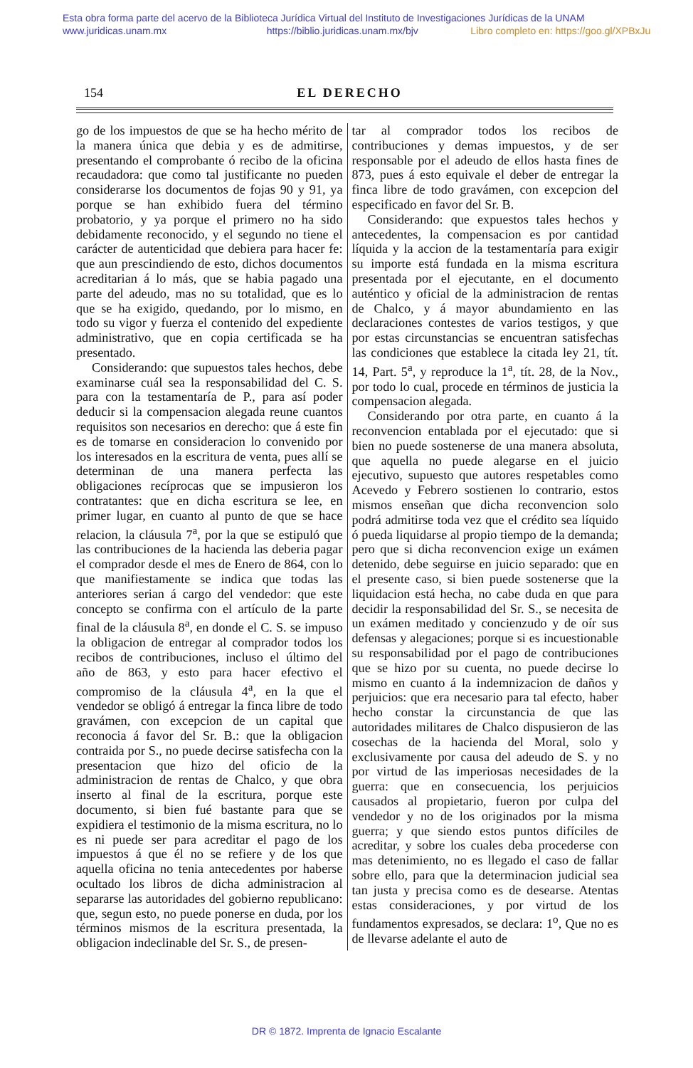Esta obra forma parte del acervo de la Biblioteca Jurídica Virtual del Instituto de Investigaciones Jurídicas de la UNAM
www.juridicas.unam.mx https://biblio.juridicas.unam.mx/bjv Libro completo en: https://goo.gl/XPBxJu
154 EL DERECHO
go de los impuestos de que se ha hecho mérito de la manera única que debia y es de admitirse, presentando el comprobante ó recibo de la oficina recaudadora: que como tal justificante no pueden considerarse los documentos de fojas 90 y 91, ya porque se han exhibido fuera del término probatorio, y ya porque el primero no ha sido debidamente reconocido, y el segundo no tiene el carácter de autenticidad que debiera para hacer fe: que aun prescindiendo de esto, dichos documentos acreditarian á lo más, que se habia pagado una parte del adeudo, mas no su totalidad, que es lo que se ha exigido, quedando, por lo mismo, en todo su vigor y fuerza el contenido del expediente administrativo, que en copia certificada se ha presentado.
Considerando: que supuestos tales hechos, debe examinarse cuál sea la responsabilidad del C. S. para con la testamentaría de P., para así poder deducir si la compensacion alegada reune cuantos requisitos son necesarios en derecho: que á este fin es de tomarse en consideracion lo convenido por los interesados en la escritura de venta, pues allí se determinan de una manera perfecta las obligaciones recíprocas que se impusieron los contratantes: que en dicha escritura se lee, en primer lugar, en cuanto al punto de que se hace relacion, la cláusula 7<sup>a</sup>, por la que se estipuló que las contribuciones de la hacienda las deberia pagar el comprador desde el mes de Enero de 864, con lo que manifiestamente se indica que todas las anteriores serian á cargo del vendedor: que este concepto se confirma con el artículo de la parte final de la cláusula 8<sup>a</sup>, en donde el C. S. se impuso la obligacion de entregar al comprador todos los recibos de contribuciones, incluso el último del año de 863, y esto para hacer efectivo el compromiso de la cláusula 4<sup>a</sup>, en la que el vendedor se obligó á entregar la finca libre de todo gravámen, con excepcion de un capital que reconocia á favor del Sr. B.: que la obligacion contraida por S., no puede decirse satisfecha con la presentacion que hizo del oficio de la administracion de rentas de Chalco, y que obra inserto al final de la escritura, porque este documento, si bien fué bastante para que se expidiera el testimonio de la misma escritura, no lo es ni puede ser para acreditar el pago de los impuestos á que él no se refiere y de los que aquella oficina no tenia antecedentes por haberse ocultado los libros de dicha administracion al separarse las autoridades del gobierno republicano: que, segun esto, no puede ponerse en duda, por los términos mismos de la escritura presentada, la obligacion indeclinable del Sr. S., de presen-
tar al comprador todos los recibos de contribuciones y demas impuestos, y de ser responsable por el adeudo de ellos hasta fines de 873, pues á esto equivale el deber de entregar la finca libre de todo gravámen, con excepcion del especificado en favor del Sr. B.
Considerando: que expuestos tales hechos y antecedentes, la compensacion es por cantidad líquida y la accion de la testamentaría para exigir su importe está fundada en la misma escritura presentada por el ejecutante, en el documento auténtico y oficial de la administracion de rentas de Chalco, y á mayor abundamiento en las declaraciones contestes de varios testigos, y que por estas circunstancias se encuentran satisfechas las condiciones que establece la citada ley 21, tít. 14, Part. 5<sup>a</sup>, y reproduce la 1<sup>a</sup>, tít. 28, de la Nov., por todo lo cual, procede en términos de justicia la compensacion alegada.
Considerando por otra parte, en cuanto á la reconvencion entablada por el ejecutado: que si bien no puede sostenerse de una manera absoluta, que aquella no puede alegarse en el juicio ejecutivo, supuesto que autores respetables como Acevedo y Febrero sostienen lo contrario, estos mismos enseñan que dicha reconvencion solo podrá admitirse toda vez que el crédito sea líquido ó pueda liquidarse al propio tiempo de la demanda; pero que si dicha reconvencion exige un exámen detenido, debe seguirse en juicio separado: que en el presente caso, si bien puede sostenerse que la liquidacion está hecha, no cabe duda en que para decidir la responsabilidad del Sr. S., se necesita de un exámen meditado y concienzudo y de oír sus defensas y alegaciones; porque si es incuestionable su responsabilidad por el pago de contribuciones que se hizo por su cuenta, no puede decirse lo mismo en cuanto á la indemnizacion de daños y perjuicios: que era necesario para tal efecto, haber hecho constar la circunstancia de que las autoridades militares de Chalco dispusieron de las cosechas de la hacienda del Moral, solo y exclusivamente por causa del adeudo de S. y no por virtud de las imperiosas necesidades de la guerra: que en consecuencia, los perjuicios causados al propietario, fueron por culpa del vendedor y no de los originados por la misma guerra; y que siendo estos puntos difíciles de acreditar, y sobre los cuales deba procederse con mas detenimiento, no es llegado el caso de fallar sobre ello, para que la determinacion judicial sea tan justa y precisa como es de desearse. Atentas estas consideraciones, y por virtud de los fundamentos expresados, se declara: 1<sup>o</sup>, Que no es de llevarse adelante el auto de
DR © 1872. Imprenta de Ignacio Escalante